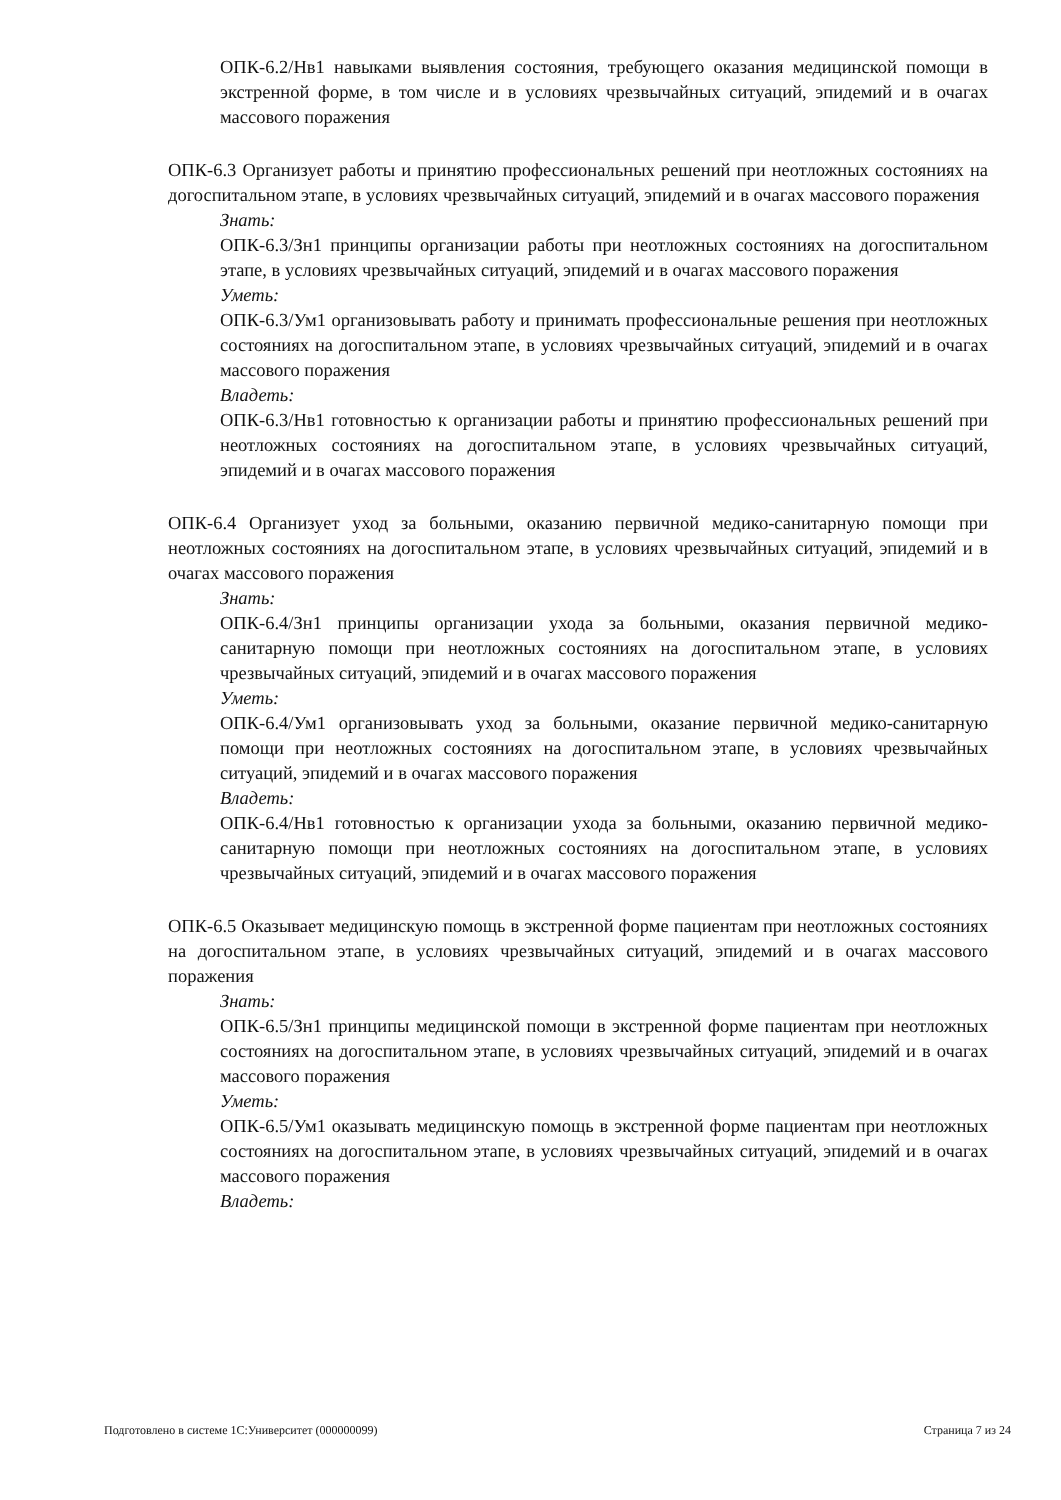ОПК-6.2/Нв1 навыками выявления состояния, требующего оказания медицинской помощи в экстренной форме, в том числе и в условиях чрезвычайных ситуаций, эпидемий и в очагах массового поражения
ОПК-6.3 Организует работы и принятию профессиональных решений при неотложных состояниях на догоспитальном этапе, в условиях чрезвычайных ситуаций, эпидемий и в очагах массового поражения
Знать:
ОПК-6.3/Зн1 принципы организации работы при неотложных состояниях на догоспитальном этапе, в условиях чрезвычайных ситуаций, эпидемий и в очагах массового поражения
Уметь:
ОПК-6.3/Ум1 организовывать работу и принимать профессиональные решения при неотложных состояниях на догоспитальном этапе, в условиях чрезвычайных ситуаций, эпидемий и в очагах массового поражения
Владеть:
ОПК-6.3/Нв1 готовностью к организации работы и принятию профессиональных решений при неотложных состояниях на догоспитальном этапе, в условиях чрезвычайных ситуаций, эпидемий и в очагах массового поражения
ОПК-6.4 Организует уход за больными, оказанию первичной медико-санитарную помощи при неотложных состояниях на догоспитальном этапе, в условиях чрезвычайных ситуаций, эпидемий и в очагах массового поражения
Знать:
ОПК-6.4/Зн1 принципы организации ухода за больными, оказания первичной медико-санитарную помощи при неотложных состояниях на догоспитальном этапе, в условиях чрезвычайных ситуаций, эпидемий и в очагах массового поражения
Уметь:
ОПК-6.4/Ум1 организовывать уход за больными, оказание первичной медико-санитарную помощи при неотложных состояниях на догоспитальном этапе, в условиях чрезвычайных ситуаций, эпидемий и в очагах массового поражения
Владеть:
ОПК-6.4/Нв1 готовностью к организации ухода за больными, оказанию первичной медико-санитарную помощи при неотложных состояниях на догоспитальном этапе, в условиях чрезвычайных ситуаций, эпидемий и в очагах массового поражения
ОПК-6.5 Оказывает медицинскую помощь в экстренной форме пациентам при неотложных состояниях на догоспитальном этапе, в условиях чрезвычайных ситуаций, эпидемий и в очагах массового поражения
Знать:
ОПК-6.5/Зн1 принципы медицинской помощи в экстренной форме пациентам при неотложных состояниях на догоспитальном этапе, в условиях чрезвычайных ситуаций, эпидемий и в очагах массового поражения
Уметь:
ОПК-6.5/Ум1 оказывать медицинскую помощь в экстренной форме пациентам при неотложных состояниях на догоспитальном этапе, в условиях чрезвычайных ситуаций, эпидемий и в очагах массового поражения
Владеть:
Подготовлено в системе 1С:Университет (000000099) Страница 7 из 24